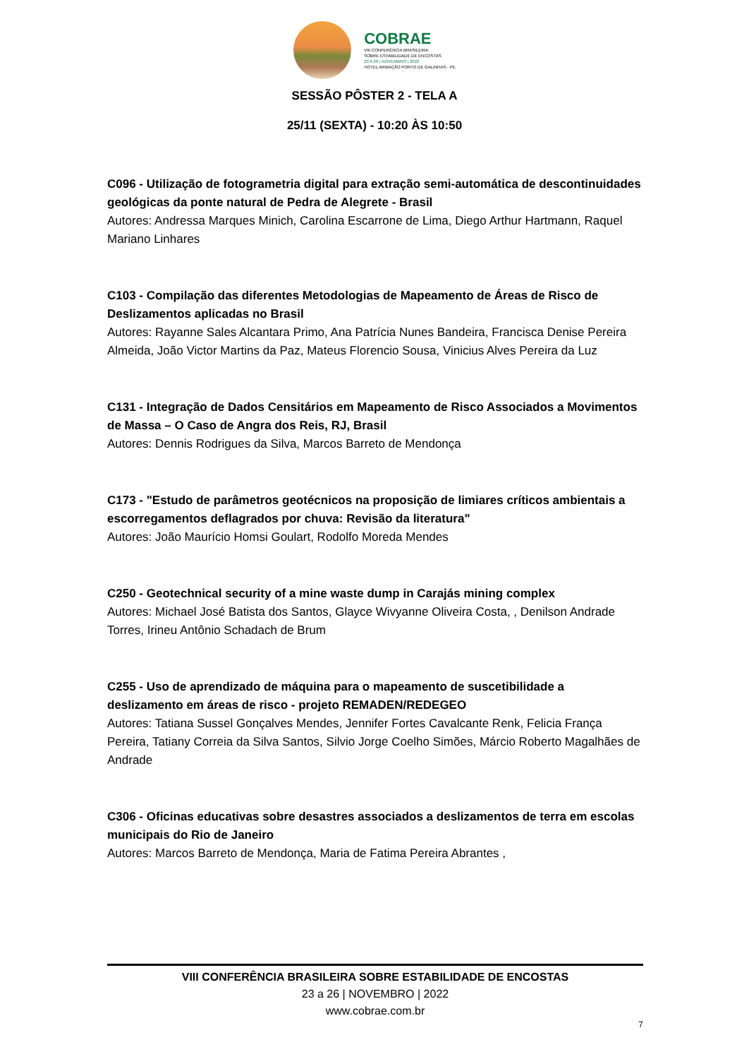COBRAE
VIII CONFERÊNCIA BRASILEIRA
SOBRE ESTABILIDADE DE ENCOSTAS
23 A 26 | NOVEMBRO | 2022
HOTEL ARMAÇÃO PORTO DE GALINHAS - PE
SESSÃO PÔSTER 2 - TELA A
25/11 (SEXTA) - 10:20 ÀS 10:50
C096 - Utilização de fotogrametria digital para extração semi-automática de descontinuidades geológicas da ponte natural de Pedra de Alegrete - Brasil
Autores: Andressa Marques Minich, Carolina Escarrone de Lima, Diego Arthur Hartmann, Raquel Mariano Linhares
C103 - Compilação das diferentes Metodologias de Mapeamento de Áreas de Risco de Deslizamentos aplicadas no Brasil
Autores: Rayanne Sales Alcantara Primo, Ana Patrícia Nunes Bandeira, Francisca Denise Pereira Almeida, João Victor Martins da Paz, Mateus Florencio Sousa, Vinicius Alves Pereira da Luz
C131 - Integração de Dados Censitários em Mapeamento de Risco Associados a Movimentos de Massa – O Caso de Angra dos Reis, RJ, Brasil
Autores: Dennis Rodrigues da Silva, Marcos Barreto de Mendonça
C173 - "Estudo de parâmetros geotécnicos na proposição de limiares críticos ambientais a escorregamentos deflagrados por chuva: Revisão da literatura"
Autores: João Maurício Homsi Goulart, Rodolfo Moreda Mendes
C250 - Geotechnical security of a mine waste dump in Carajás mining complex
Autores: Michael José Batista dos Santos, Glayce Wivyanne Oliveira Costa, , Denilson Andrade Torres, Irineu Antônio Schadach de Brum
C255 - Uso de aprendizado de máquina para o mapeamento de suscetibilidade a deslizamento em áreas de risco - projeto REMADEN/REDEGEO
Autores: Tatiana Sussel Gonçalves Mendes, Jennifer Fortes Cavalcante Renk, Felicia França Pereira, Tatiany Correia da Silva Santos, Silvio Jorge Coelho Simões, Márcio Roberto Magalhães de Andrade
C306 - Oficinas educativas sobre desastres associados a deslizamentos de terra em escolas municipais do Rio de Janeiro
Autores: Marcos Barreto de Mendonça, Maria de Fatima Pereira Abrantes ,
VIII CONFERÊNCIA BRASILEIRA SOBRE ESTABILIDADE DE ENCOSTAS
23 a 26 | NOVEMBRO | 2022
www.cobrae.com.br
7